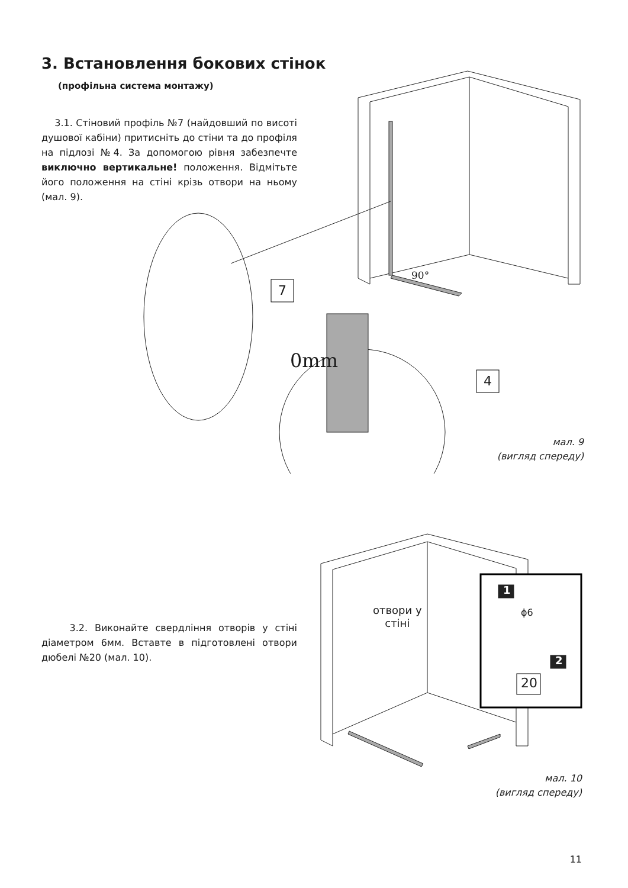3. Встановлення бокових стінок
(профільна система монтажу)
3.1. Стіновий профіль №7 (найдовший по висоті душової кабіни) притисніть до стіни та до профіля на підлозі №4. За допомогою рівня забезпечте виключно вертикальне! положення. Відмітьте його положення на стіні крізь отвори на ньому (мал. 9).
7
4
90°
0mm
мал. 9
(вигляд спереду)
3.2. Виконайте свердління отворів у стіні діаметром 6мм. Вставте в підготовлені отвори дюбелі №20 (мал. 10).
1
2
20
ϕ6
отвори у
стіні
мал. 10
(вигляд спереду)
11